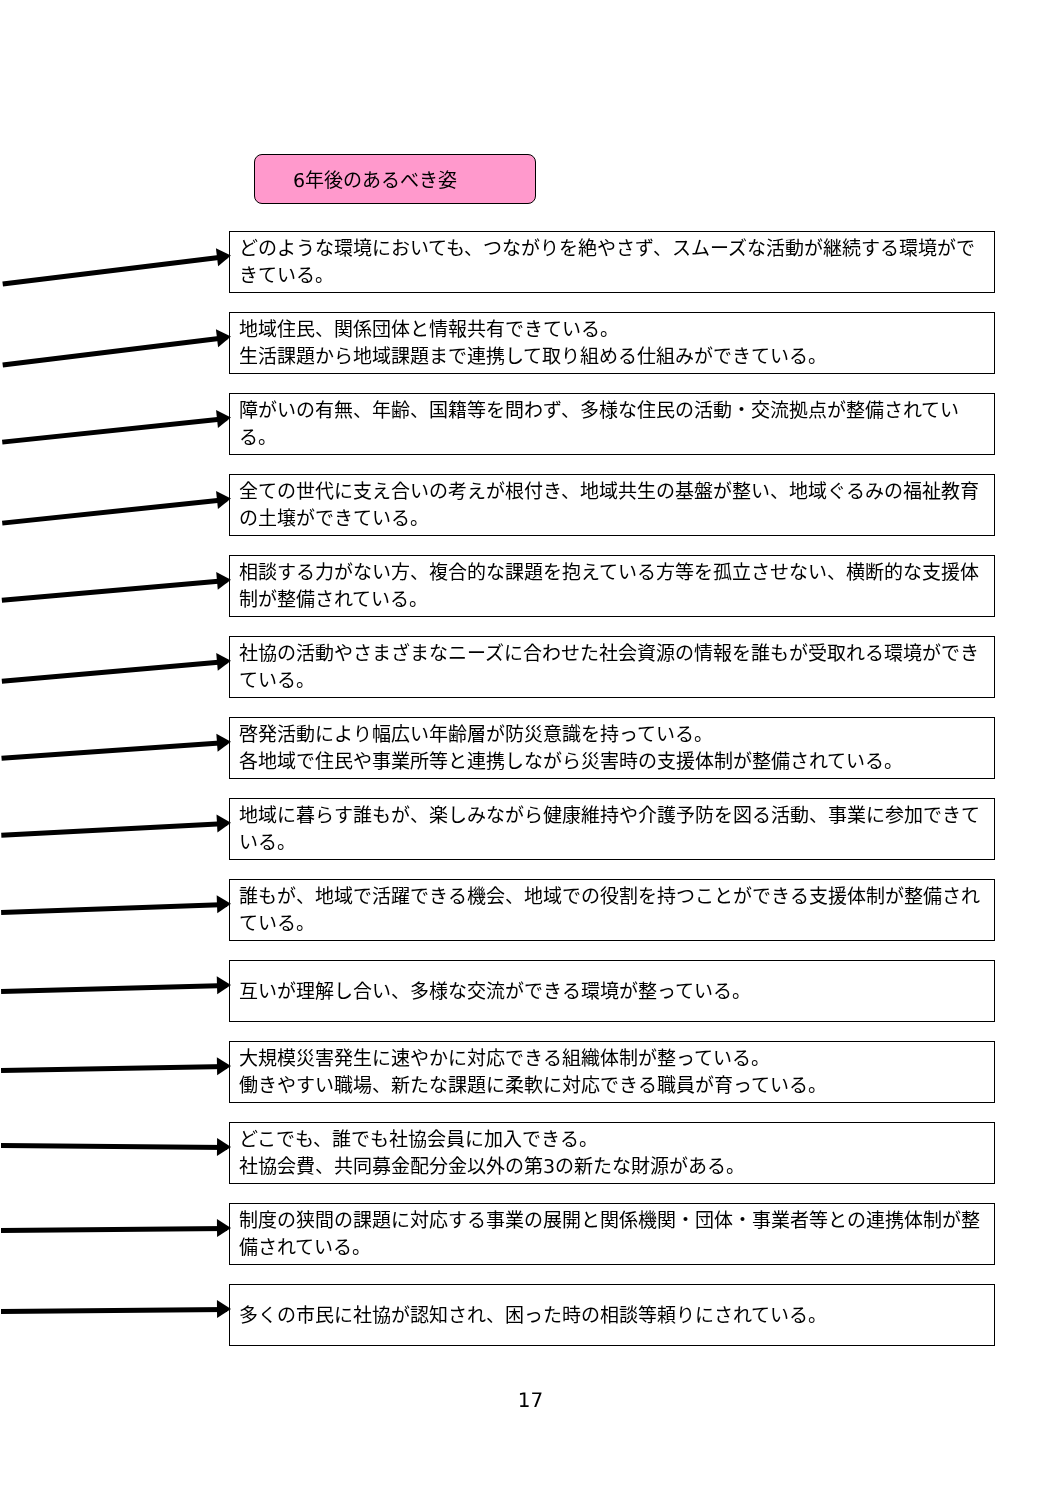6年後のあるべき姿
どのような環境においても、つながりを絶やさず、スムーズな活動が継続する環境ができている。
地域住民、関係団体と情報共有できている。
生活課題から地域課題まで連携して取り組める仕組みができている。
障がいの有無、年齢、国籍等を問わず、多様な住民の活動・交流拠点が整備されている。
全ての世代に支え合いの考えが根付き、地域共生の基盤が整い、地域ぐるみの福祉教育の土壌ができている。
相談する力がない方、複合的な課題を抱えている方等を孤立させない、横断的な支援体制が整備されている。
社協の活動やさまざまなニーズに合わせた社会資源の情報を誰もが受取れる環境ができている。
啓発活動により幅広い年齢層が防災意識を持っている。
各地域で住民や事業所等と連携しながら災害時の支援体制が整備されている。
地域に暮らす誰もが、楽しみながら健康維持や介護予防を図る活動、事業に参加できている。
誰もが、地域で活躍できる機会、地域での役割を持つことができる支援体制が整備されている。
互いが理解し合い、多様な交流ができる環境が整っている。
大規模災害発生に速やかに対応できる組織体制が整っている。
働きやすい職場、新たな課題に柔軟に対応できる職員が育っている。
どこでも、誰でも社協会員に加入できる。
社協会費、共同募金配分金以外の第3の新たな財源がある。
制度の狭間の課題に対応する事業の展開と関係機関・団体・事業者等との連携体制が整備されている。
多くの市民に社協が認知され、困った時の相談等頼りにされている。
17